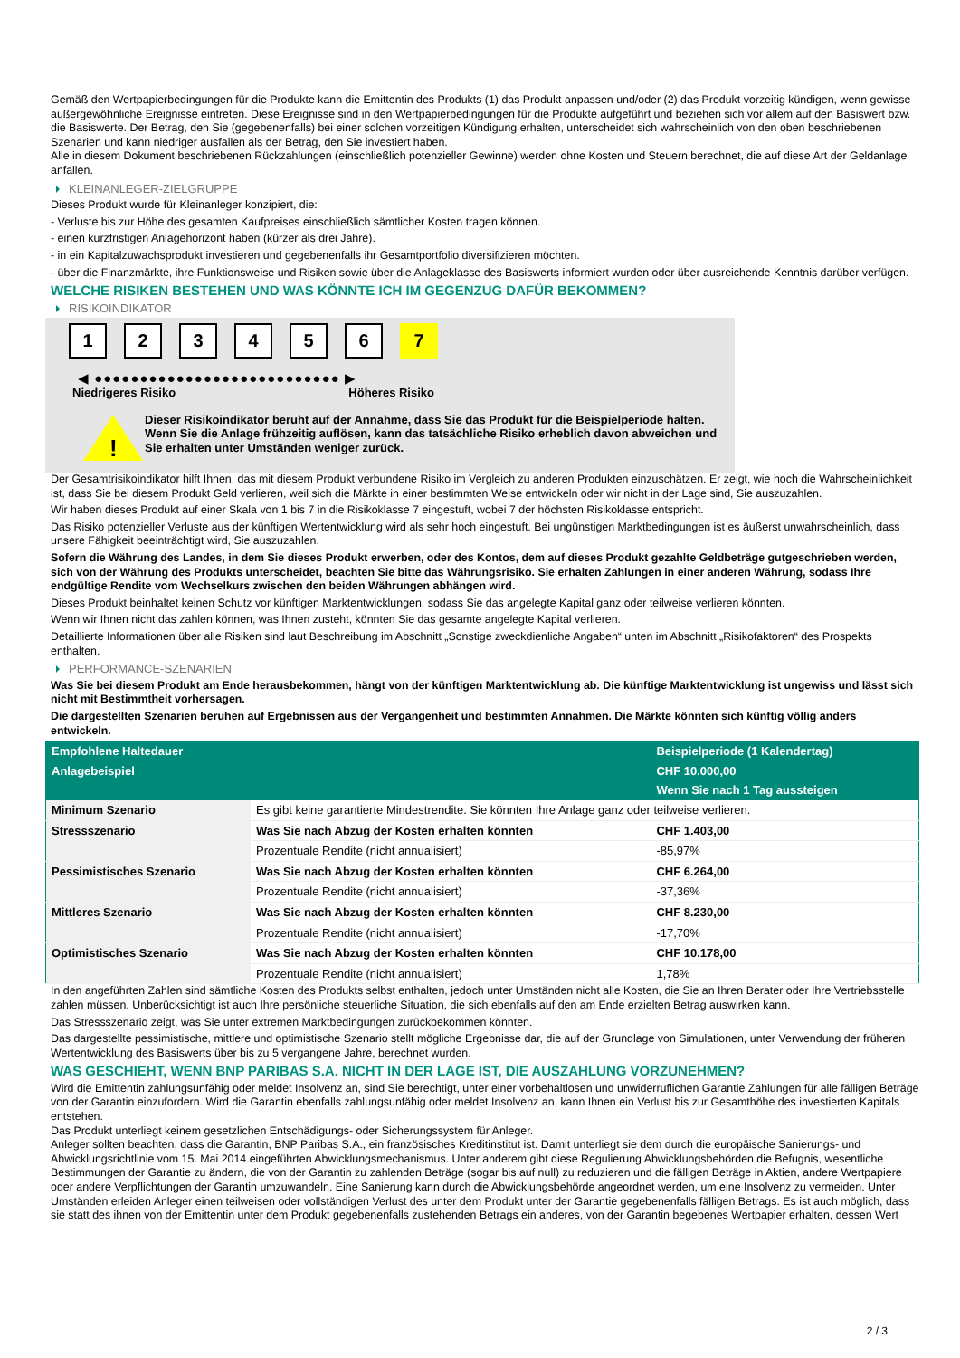Gemäß den Wertpapierbedingungen für die Produkte kann die Emittentin des Produkts (1) das Produkt anpassen und/oder (2) das Produkt vorzeitig kündigen, wenn gewisse außergewöhnliche Ereignisse eintreten. Diese Ereignisse sind in den Wertpapierbedingungen für die Produkte aufgeführt und beziehen sich vor allem auf den Basiswert bzw. die Basiswerte. Der Betrag, den Sie (gegebenenfalls) bei einer solchen vorzeitigen Kündigung erhalten, unterscheidet sich wahrscheinlich von den oben beschriebenen Szenarien und kann niedriger ausfallen als der Betrag, den Sie investiert haben.
Alle in diesem Dokument beschriebenen Rückzahlungen (einschließlich potenzieller Gewinne) werden ohne Kosten und Steuern berechnet, die auf diese Art der Geldanlage anfallen.
KLEINANLEGER-ZIELGRUPPE
Dieses Produkt wurde für Kleinanleger konzipiert, die:
- Verluste bis zur Höhe des gesamten Kaufpreises einschließlich sämtlicher Kosten tragen können.
- einen kurzfristigen Anlagehorizont haben (kürzer als drei Jahre).
- in ein Kapitalzuwachsprodukt investieren und gegebenenfalls ihr Gesamtportfolio diversifizieren möchten.
- über die Finanzmärkte, ihre Funktionsweise und Risiken sowie über die Anlageklasse des Basiswerts informiert wurden oder über ausreichende Kenntnis darüber verfügen.
WELCHE RISIKEN BESTEHEN UND WAS KÖNNTE ICH IM GEGENZUG DAFÜR BEKOMMEN?
RISIKOINDIKATOR
1 2 3 4 5 6 7
◀ ●●●●●●●●●●●●●●●●●●●●●●●●●●● ▶
Niedrigeres Risiko Höheres Risiko
!
Dieser Risikoindikator beruht auf der Annahme, dass Sie das Produkt für die Beispielperiode halten.
Wenn Sie die Anlage frühzeitig auflösen, kann das tatsächliche Risiko erheblich davon abweichen und Sie erhalten unter Umständen weniger zurück.
Der Gesamtrisikoindikator hilft Ihnen, das mit diesem Produkt verbundene Risiko im Vergleich zu anderen Produkten einzuschätzen. Er zeigt, wie hoch die Wahrscheinlichkeit ist, dass Sie bei diesem Produkt Geld verlieren, weil sich die Märkte in einer bestimmten Weise entwickeln oder wir nicht in der Lage sind, Sie auszuzahlen.
Wir haben dieses Produkt auf einer Skala von 1 bis 7 in die Risikoklasse 7 eingestuft, wobei 7 der höchsten Risikoklasse entspricht.
Das Risiko potenzieller Verluste aus der künftigen Wertentwicklung wird als sehr hoch eingestuft. Bei ungünstigen Marktbedingungen ist es äußerst unwahrscheinlich, dass unsere Fähigkeit beeinträchtigt wird, Sie auszuzahlen.
Sofern die Währung des Landes, in dem Sie dieses Produkt erwerben, oder des Kontos, dem auf dieses Produkt gezahlte Geldbeträge gutgeschrieben werden, sich von der Währung des Produkts unterscheidet, beachten Sie bitte das Währungsrisiko. Sie erhalten Zahlungen in einer anderen Währung, sodass Ihre endgültige Rendite vom Wechselkurs zwischen den beiden Währungen abhängen wird.
Dieses Produkt beinhaltet keinen Schutz vor künftigen Marktentwicklungen, sodass Sie das angelegte Kapital ganz oder teilweise verlieren könnten.
Wenn wir Ihnen nicht das zahlen können, was Ihnen zusteht, könnten Sie das gesamte angelegte Kapital verlieren.
Detaillierte Informationen über alle Risiken sind laut Beschreibung im Abschnitt „Sonstige zweckdienliche Angaben“ unten im Abschnitt „Risikofaktoren“ des Prospekts enthalten.
PERFORMANCE-SZENARIEN
Was Sie bei diesem Produkt am Ende herausbekommen, hängt von der künftigen Marktentwicklung ab. Die künftige Marktentwicklung ist ungewiss und lässt sich nicht mit Bestimmtheit vorhersagen.
Die dargestellten Szenarien beruhen auf Ergebnissen aus der Vergangenheit und bestimmten Annahmen. Die Märkte könnten sich künftig völlig anders entwickeln.
| Empfohlene Haltedauer | | Beispielperiode (1 Kalendertag) |
| --- | --- | --- |
| Anlagebeispiel | | CHF 10.000,00 |
| | | Wenn Sie nach 1 Tag aussteigen |
| Minimum Szenario | Es gibt keine garantierte Mindestrendite. Sie könnten Ihre Anlage ganz oder teilweise verlieren. | |
| Stressszenario | Was Sie nach Abzug der Kosten erhalten könnten | CHF 1.403,00 |
| | Prozentuale Rendite (nicht annualisiert) | -85,97% |
| Pessimistisches Szenario | Was Sie nach Abzug der Kosten erhalten könnten | CHF 6.264,00 |
| | Prozentuale Rendite (nicht annualisiert) | -37,36% |
| Mittleres Szenario | Was Sie nach Abzug der Kosten erhalten könnten | CHF 8.230,00 |
| | Prozentuale Rendite (nicht annualisiert) | -17,70% |
| Optimistisches Szenario | Was Sie nach Abzug der Kosten erhalten könnten | CHF 10.178,00 |
| | Prozentuale Rendite (nicht annualisiert) | 1,78% |
In den angeführten Zahlen sind sämtliche Kosten des Produkts selbst enthalten, jedoch unter Umständen nicht alle Kosten, die Sie an Ihren Berater oder Ihre Vertriebsstelle zahlen müssen. Unberücksichtigt ist auch Ihre persönliche steuerliche Situation, die sich ebenfalls auf den am Ende erzielten Betrag auswirken kann.
Das Stressszenario zeigt, was Sie unter extremen Marktbedingungen zurückbekommen könnten.
Das dargestellte pessimistische, mittlere und optimistische Szenario stellt mögliche Ergebnisse dar, die auf der Grundlage von Simulationen, unter Verwendung der früheren Wertentwicklung des Basiswerts über bis zu 5 vergangene Jahre, berechnet wurden.
WAS GESCHIEHT, WENN BNP PARIBAS S.A. NICHT IN DER LAGE IST, DIE AUSZAHLUNG VORZUNEHMEN?
Wird die Emittentin zahlungsunfähig oder meldet Insolvenz an, sind Sie berechtigt, unter einer vorbehaltlosen und unwiderruflichen Garantie Zahlungen für alle fälligen Beträge von der Garantin einzufordern. Wird die Garantin ebenfalls zahlungsunfähig oder meldet Insolvenz an, kann Ihnen ein Verlust bis zur Gesamthöhe des investierten Kapitals entstehen.
Das Produkt unterliegt keinem gesetzlichen Entschädigungs- oder Sicherungssystem für Anleger.
Anleger sollten beachten, dass die Garantin, BNP Paribas S.A., ein französisches Kreditinstitut ist. Damit unterliegt sie dem durch die europäische Sanierungs- und Abwicklungsrichtlinie vom 15. Mai 2014 eingeführten Abwicklungsmechanismus. Unter anderem gibt diese Regulierung Abwicklungsbehörden die Befugnis, wesentliche Bestimmungen der Garantie zu ändern, die von der Garantin zu zahlenden Beträge (sogar bis auf null) zu reduzieren und die fälligen Beträge in Aktien, andere Wertpapiere oder andere Verpflichtungen der Garantin umzuwandeln. Eine Sanierung kann durch die Abwicklungsbehörde angeordnet werden, um eine Insolvenz zu vermeiden. Unter Umständen erleiden Anleger einen teilweisen oder vollständigen Verlust des unter dem Produkt unter der Garantie gegebenenfalls fälligen Betrags. Es ist auch möglich, dass sie statt des ihnen von der Emittentin unter dem Produkt gegebenenfalls zustehenden Betrags ein anderes, von der Garantin begebenes Wertpapier erhalten, dessen Wert
2 / 3